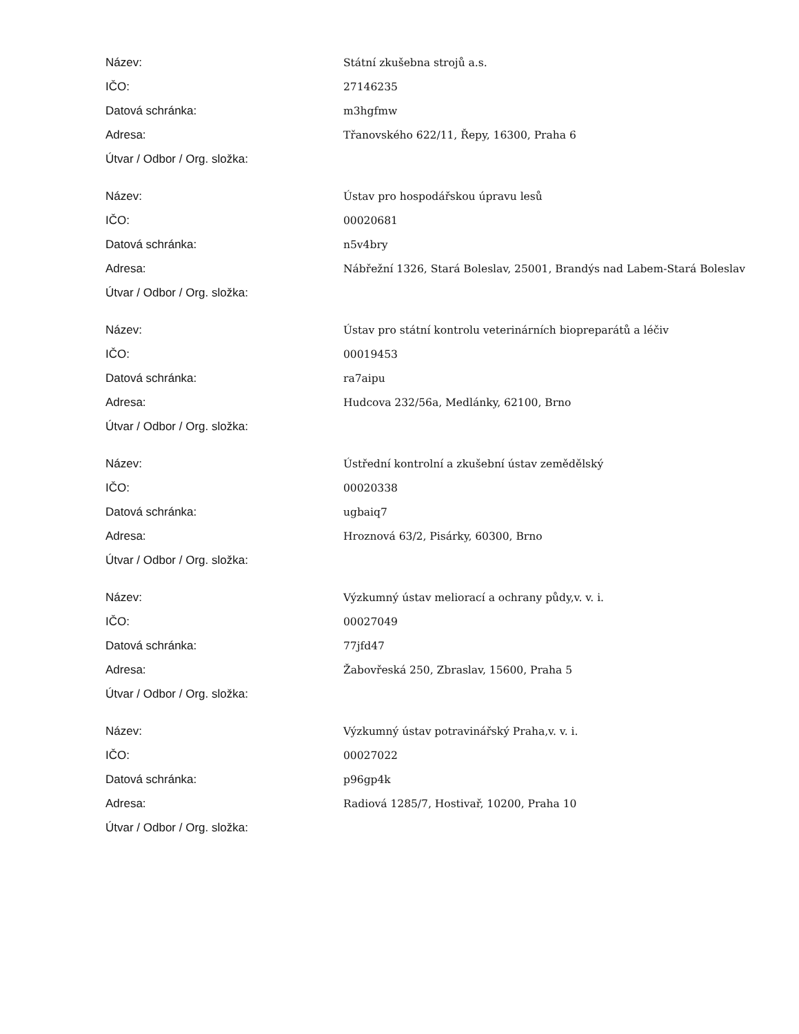| Název: | Státní zkušebna strojů a.s. |
| IČO: | 27146235 |
| Datová schránka: | m3hgfmw |
| Adresa: | Třanovského 622/11, Řepy, 16300, Praha 6 |
| Útvar / Odbor / Org. složka: | |
| Název: | Ústav pro hospodářskou úpravu lesů |
| IČO: | 00020681 |
| Datová schránka: | n5v4bry |
| Adresa: | Nábřežní 1326, Stará Boleslav, 25001, Brandýs nad Labem-Stará Boleslav |
| Útvar / Odbor / Org. složka: | |
| Název: | Ústav pro státní kontrolu veterinárních biopreparátů a léčiv |
| IČO: | 00019453 |
| Datová schránka: | ra7aipu |
| Adresa: | Hudcova 232/56a, Medlánky, 62100, Brno |
| Útvar / Odbor / Org. složka: | |
| Název: | Ústřední kontrolní a zkušební ústav zemědělský |
| IČO: | 00020338 |
| Datová schránka: | ugbaiq7 |
| Adresa: | Hroznová 63/2, Pisárky, 60300, Brno |
| Útvar / Odbor / Org. složka: | |
| Název: | Výzkumný ústav meliorací a ochrany půdy,v. v. i. |
| IČO: | 00027049 |
| Datová schránka: | 77jfd47 |
| Adresa: | Žabovřeská 250, Zbraslav, 15600, Praha 5 |
| Útvar / Odbor / Org. složka: | |
| Název: | Výzkumný ústav potravinářský Praha,v. v. i. |
| IČO: | 00027022 |
| Datová schránka: | p96gp4k |
| Adresa: | Radiová 1285/7, Hostivař, 10200, Praha 10 |
| Útvar / Odbor / Org. složka: | |